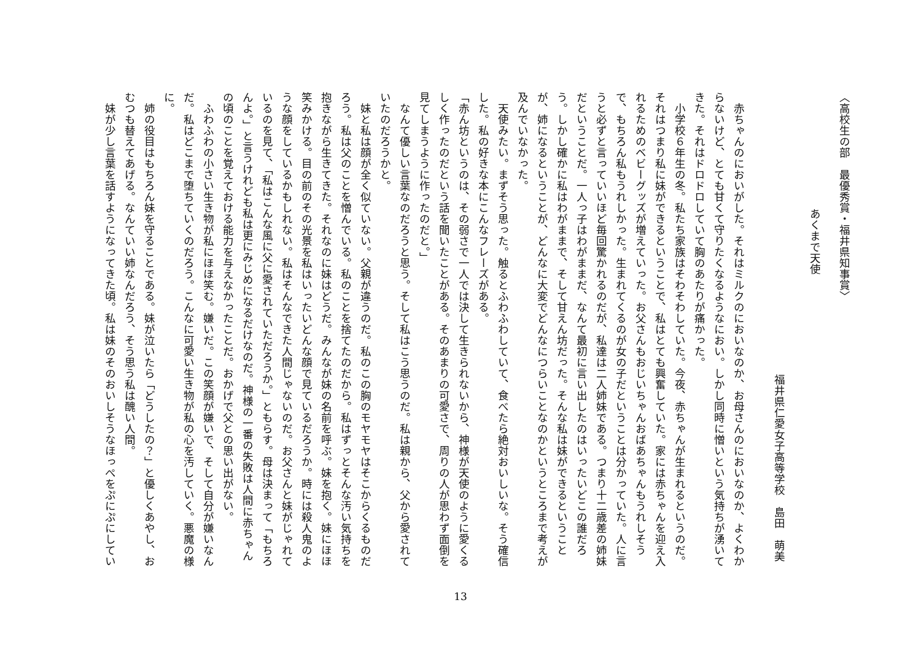〈高校生の部　最優秀賞・福井県知事賞〉
あくまで天使
福井県仁愛女子高等学校　島田　萌美
赤ちゃんのにおいがした。それはミルクのにおいなのか、お母さんのにおいなのか、よくわからないけど、とても甘くて守りたくなるようなにおい。しかし同時に憎いという気持ちが湧いてきた。それはドロドロしていて胸のあたりが痛かった。
小学校６年生の冬。私たち家族はそわそわしていた。今夜、赤ちゃんが生まれるというのだ。それはつまり私に妹ができるということで、私はとても興奮していた。家には赤ちゃんを迎え入れるためのベビーグッズが増えていった。お父さんもおじいちゃんおばあちゃんもうれしそうで、もちろん私もうれしかった。生まれてくるのが女の子だということは分かっていた。人に言うと必ずと言っていいほど毎回驚かれるのだが、私達は二人姉妹である。つまり十二歳差の姉妹だということだ。一人っ子はわがままだ、なんて最初に言い出したのはいったいどこの誰だろう。しかし確かに私はわがままで、そして甘えん坊だった。そんな私は妹ができるということが、姉になるということが、どんなに大変でどんなにつらいことなのかというところまで考えが及んでいなかった。
天使みたい。まずそう思った。触るとふわふわしていて、食べたら絶対おいしいな。そう確信した。私の好きな本にこんなフレーズがある。
「赤ん坊というのは、その弱さで一人では決して生きられないから、神様が天使のように愛くるしく作ったのだという話を聞いたことがある。そのあまりの可愛さで、周りの人が思わず面倒を見てしまうように作ったのだと。」
なんて優しい言葉なのだろうと思う。そして私はこう思うのだ。私は親から、父から愛されていたのだろうかと。
妹と私は顔が全く似ていない。父親が違うのだ。私のこの胸のモヤモヤはそこからくるものだろう。私は父のことを憎んでいる。私のことを捨てたのだから。私はずっとそんな汚い気持ちを抱きながら生きてきた。それなのに妹はどうだ。みんなが妹の名前を呼ぶ。妹を抱く。妹にほほ笑みかける。目の前のその光景を私はいったいどんな顔で見ているだろうか。時には殺人鬼のような顔をしているかもしれない。私はそんなできた人間じゃないのだ。お父さんと妹がじゃれているのを見て、「私はこんな風に父に愛されていただろうか。」ともらす。母は決まって「もちろんよ。」と言うけれども私は更にみじめになるだけなのだ。神様の一番の失敗は人間に赤ちゃんの頃のことを覚えておける能力を与えなかったことだ。おかげで父との思い出がない。
ふわふわの小さい生き物が私にほほ笑む。嫌いだ。この笑顔が嫌いで、そして自分が嫌いなんだ。私はどこまで堕ちていくのだろう。こんなに可愛い生き物が私の心を汚していく。悪魔の様に。
姉の役目はもちろん妹を守ることである。妹が泣いたら「どうしたの？」と優しくあやし、おむつも替えてあげる。なんていい姉なんだろう、そう思う私は醜い人間。
妹が少し言葉を話すようになってきた頃。私は妹のそのおいしそうなほっぺをぷにぷにしてい
13